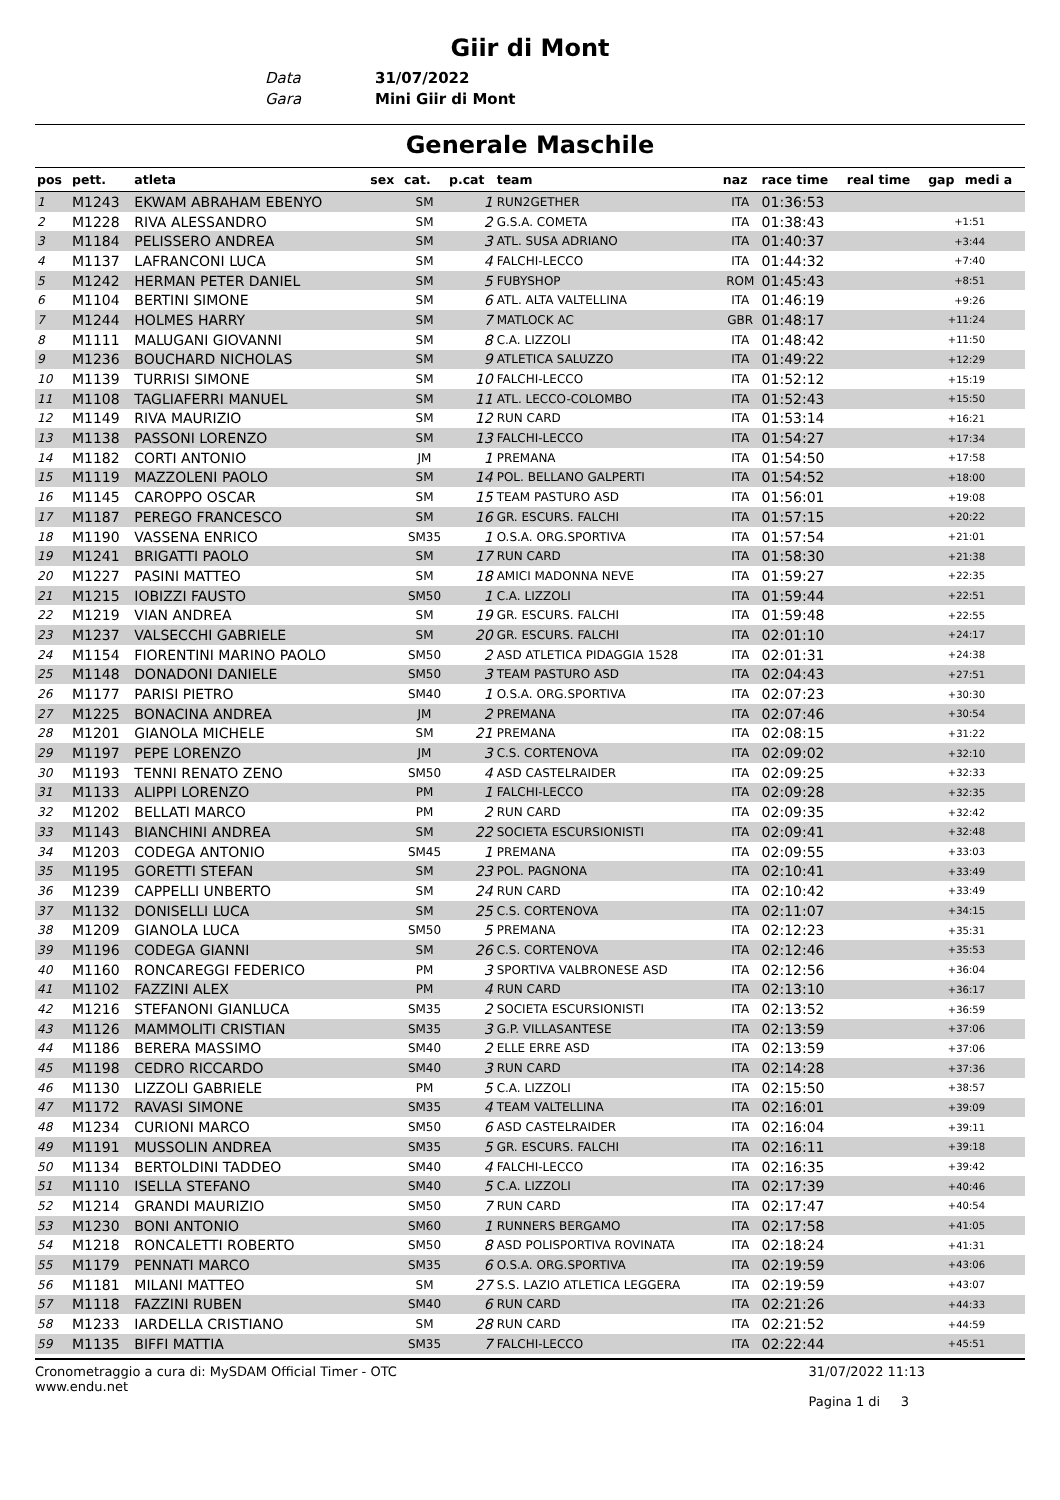Giir di Mont
Data 31/07/2022 Gara Mini Giir di Mont
Generale Maschile
| pos | pett. | atleta | sex | cat. | p.cat | team | naz | race time | real time | gap | medi a |
| --- | --- | --- | --- | --- | --- | --- | --- | --- | --- | --- | --- |
| 1 | M1243 | EKWAM ABRAHAM EBENYO | | SM | 1 | RUN2GETHER | ITA | 01:36:53 | | | |
| 2 | M1228 | RIVA ALESSANDRO | | SM | 2 | G.S.A. COMETA | ITA | 01:38:43 | | +1:51 | |
| 3 | M1184 | PELISSERO ANDREA | | SM | 3 | ATL. SUSA ADRIANO | ITA | 01:40:37 | | +3:44 | |
| 4 | M1137 | LAFRANCONI LUCA | | SM | 4 | FALCHI-LECCO | ITA | 01:44:32 | | +7:40 | |
| 5 | M1242 | HERMAN PETER DANIEL | | SM | 5 | FUBYSHOP | ROM | 01:45:43 | | +8:51 | |
| 6 | M1104 | BERTINI SIMONE | | SM | 6 | ATL. ALTA VALTELLINA | ITA | 01:46:19 | | +9:26 | |
| 7 | M1244 | HOLMES HARRY | | SM | 7 | MATLOCK AC | GBR | 01:48:17 | | +11:24 | |
| 8 | M1111 | MALUGANI GIOVANNI | | SM | 8 | C.A. LIZZOLI | ITA | 01:48:42 | | +11:50 | |
| 9 | M1236 | BOUCHARD NICHOLAS | | SM | 9 | ATLETICA SALUZZO | ITA | 01:49:22 | | +12:29 | |
| 10 | M1139 | TURRISI SIMONE | | SM | 10 | FALCHI-LECCO | ITA | 01:52:12 | | +15:19 | |
| 11 | M1108 | TAGLIAFERRI MANUEL | | SM | 11 | ATL. LECCO-COLOMBO | ITA | 01:52:43 | | +15:50 | |
| 12 | M1149 | RIVA MAURIZIO | | SM | 12 | RUN CARD | ITA | 01:53:14 | | +16:21 | |
| 13 | M1138 | PASSONI LORENZO | | SM | 13 | FALCHI-LECCO | ITA | 01:54:27 | | +17:34 | |
| 14 | M1182 | CORTI ANTONIO | | JM | 1 | PREMANA | ITA | 01:54:50 | | +17:58 | |
| 15 | M1119 | MAZZOLENI PAOLO | | SM | 14 | POL. BELLANO GALPERTI | ITA | 01:54:52 | | +18:00 | |
| 16 | M1145 | CAROPPO OSCAR | | SM | 15 | TEAM PASTURO ASD | ITA | 01:56:01 | | +19:08 | |
| 17 | M1187 | PEREGO FRANCESCO | | SM | 16 | GR. ESCURS. FALCHI | ITA | 01:57:15 | | +20:22 | |
| 18 | M1190 | VASSENA ENRICO | | SM35 | 1 | O.S.A. ORG.SPORTIVA | ITA | 01:57:54 | | +21:01 | |
| 19 | M1241 | BRIGATTI PAOLO | | SM | 17 | RUN CARD | ITA | 01:58:30 | | +21:38 | |
| 20 | M1227 | PASINI MATTEO | | SM | 18 | AMICI MADONNA NEVE | ITA | 01:59:27 | | +22:35 | |
| 21 | M1215 | IOBIZZI FAUSTO | | SM50 | 1 | C.A. LIZZOLI | ITA | 01:59:44 | | +22:51 | |
| 22 | M1219 | VIAN ANDREA | | SM | 19 | GR. ESCURS. FALCHI | ITA | 01:59:48 | | +22:55 | |
| 23 | M1237 | VALSECCHI GABRIELE | | SM | 20 | GR. ESCURS. FALCHI | ITA | 02:01:10 | | +24:17 | |
| 24 | M1154 | FIORENTINI MARINO PAOLO | | SM50 | 2 | ASD ATLETICA PIDAGGIA 1528 | ITA | 02:01:31 | | +24:38 | |
| 25 | M1148 | DONADONI DANIELE | | SM50 | 3 | TEAM PASTURO ASD | ITA | 02:04:43 | | +27:51 | |
| 26 | M1177 | PARISI PIETRO | | SM40 | 1 | O.S.A. ORG.SPORTIVA | ITA | 02:07:23 | | +30:30 | |
| 27 | M1225 | BONACINA ANDREA | | JM | 2 | PREMANA | ITA | 02:07:46 | | +30:54 | |
| 28 | M1201 | GIANOLA MICHELE | | SM | 21 | PREMANA | ITA | 02:08:15 | | +31:22 | |
| 29 | M1197 | PEPE LORENZO | | JM | 3 | C.S. CORTENOVA | ITA | 02:09:02 | | +32:10 | |
| 30 | M1193 | TENNI RENATO ZENO | | SM50 | 4 | ASD CASTELRAIDER | ITA | 02:09:25 | | +32:33 | |
| 31 | M1133 | ALIPPI LORENZO | | PM | 1 | FALCHI-LECCO | ITA | 02:09:28 | | +32:35 | |
| 32 | M1202 | BELLATI MARCO | | PM | 2 | RUN CARD | ITA | 02:09:35 | | +32:42 | |
| 33 | M1143 | BIANCHINI ANDREA | | SM | 22 | SOCIETA ESCURSIONISTI | ITA | 02:09:41 | | +32:48 | |
| 34 | M1203 | CODEGA ANTONIO | | SM45 | 1 | PREMANA | ITA | 02:09:55 | | +33:03 | |
| 35 | M1195 | GORETTI STEFAN | | SM | 23 | POL. PAGNONA | ITA | 02:10:41 | | +33:49 | |
| 36 | M1239 | CAPPELLI UNBERTO | | SM | 24 | RUN CARD | ITA | 02:10:42 | | +33:49 | |
| 37 | M1132 | DONISELLI LUCA | | SM | 25 | C.S. CORTENOVA | ITA | 02:11:07 | | +34:15 | |
| 38 | M1209 | GIANOLA LUCA | | SM50 | 5 | PREMANA | ITA | 02:12:23 | | +35:31 | |
| 39 | M1196 | CODEGA GIANNI | | SM | 26 | C.S. CORTENOVA | ITA | 02:12:46 | | +35:53 | |
| 40 | M1160 | RONCAREGGI FEDERICO | | PM | 3 | SPORTIVA VALBRONESE ASD | ITA | 02:12:56 | | +36:04 | |
| 41 | M1102 | FAZZINI ALEX | | PM | 4 | RUN CARD | ITA | 02:13:10 | | +36:17 | |
| 42 | M1216 | STEFANONI GIANLUCA | | SM35 | 2 | SOCIETA ESCURSIONISTI | ITA | 02:13:52 | | +36:59 | |
| 43 | M1126 | MAMMOLITI CRISTIAN | | SM35 | 3 | G.P. VILLASANTESE | ITA | 02:13:59 | | +37:06 | |
| 44 | M1186 | BERERA MASSIMO | | SM40 | 2 | ELLE ERRE ASD | ITA | 02:13:59 | | +37:06 | |
| 45 | M1198 | CEDRO RICCARDO | | SM40 | 3 | RUN CARD | ITA | 02:14:28 | | +37:36 | |
| 46 | M1130 | LIZZOLI GABRIELE | | PM | 5 | C.A. LIZZOLI | ITA | 02:15:50 | | +38:57 | |
| 47 | M1172 | RAVASI SIMONE | | SM35 | 4 | TEAM VALTELLINA | ITA | 02:16:01 | | +39:09 | |
| 48 | M1234 | CURIONI MARCO | | SM50 | 6 | ASD CASTELRAIDER | ITA | 02:16:04 | | +39:11 | |
| 49 | M1191 | MUSSOLIN ANDREA | | SM35 | 5 | GR. ESCURS. FALCHI | ITA | 02:16:11 | | +39:18 | |
| 50 | M1134 | BERTOLDINI TADDEO | | SM40 | 4 | FALCHI-LECCO | ITA | 02:16:35 | | +39:42 | |
| 51 | M1110 | ISELLA STEFANO | | SM40 | 5 | C.A. LIZZOLI | ITA | 02:17:39 | | +40:46 | |
| 52 | M1214 | GRANDI MAURIZIO | | SM50 | 7 | RUN CARD | ITA | 02:17:47 | | +40:54 | |
| 53 | M1230 | BONI ANTONIO | | SM60 | 1 | RUNNERS BERGAMO | ITA | 02:17:58 | | +41:05 | |
| 54 | M1218 | RONCALETTI ROBERTO | | SM50 | 8 | ASD POLISPORTIVA ROVINATA | ITA | 02:18:24 | | +41:31 | |
| 55 | M1179 | PENNATI MARCO | | SM35 | 6 | O.S.A. ORG.SPORTIVA | ITA | 02:19:59 | | +43:06 | |
| 56 | M1181 | MILANI MATTEO | | SM | 27 | S.S. LAZIO ATLETICA LEGGERA | ITA | 02:19:59 | | +43:07 | |
| 57 | M1118 | FAZZINI RUBEN | | SM40 | 6 | RUN CARD | ITA | 02:21:26 | | +44:33 | |
| 58 | M1233 | IARDELLA CRISTIANO | | SM | 28 | RUN CARD | ITA | 02:21:52 | | +44:59 | |
| 59 | M1135 | BIFFI MATTIA | | SM35 | 7 | FALCHI-LECCO | ITA | 02:22:44 | | +45:51 | |
Cronometraggio a cura di: MySDAM Official Timer - OTC
www.endu.net
31/07/2022 11:13
Pagina 1 di 3